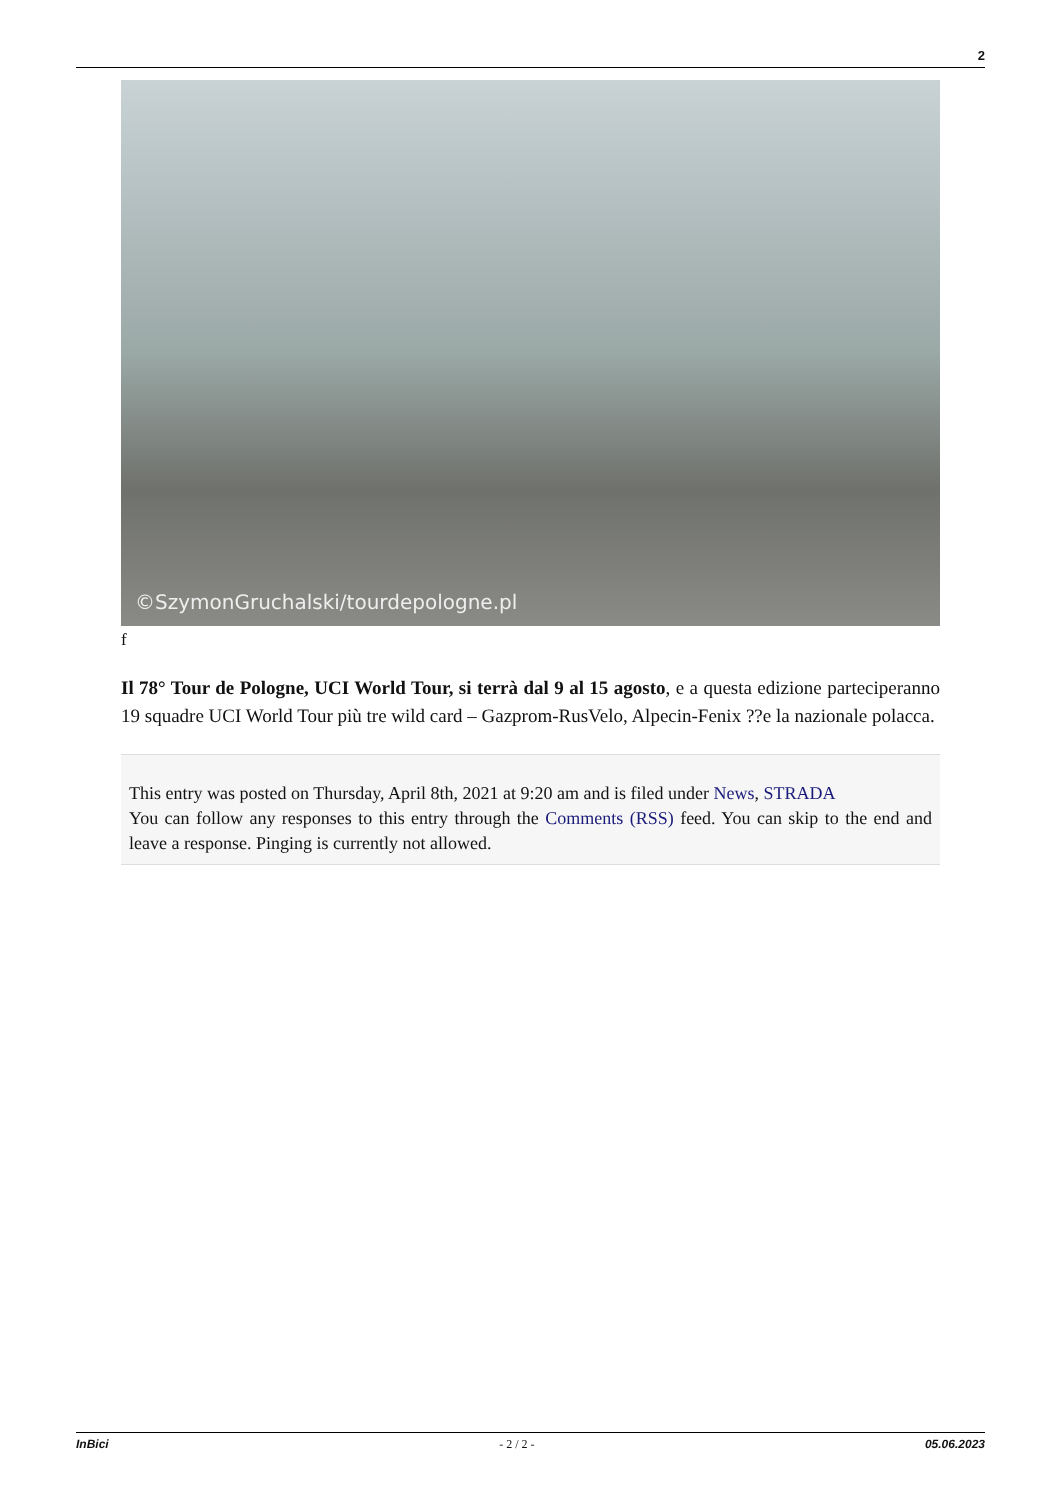2
©SzymonGruchalski/tourdepologne.pl
f
Il 78° Tour de Pologne, UCI World Tour, si terrà dal 9 al 15 agosto, e a questa edizione parteciperanno 19 squadre UCI World Tour più tre wild card – Gazprom-RusVelo, Alpecin-Fenix ??e la nazionale polacca.
This entry was posted on Thursday, April 8th, 2021 at 9:20 am and is filed under News, STRADA
You can follow any responses to this entry through the Comments (RSS) feed. You can skip to the end and leave a response. Pinging is currently not allowed.
InBici - 2 / 2 - 05.06.2023